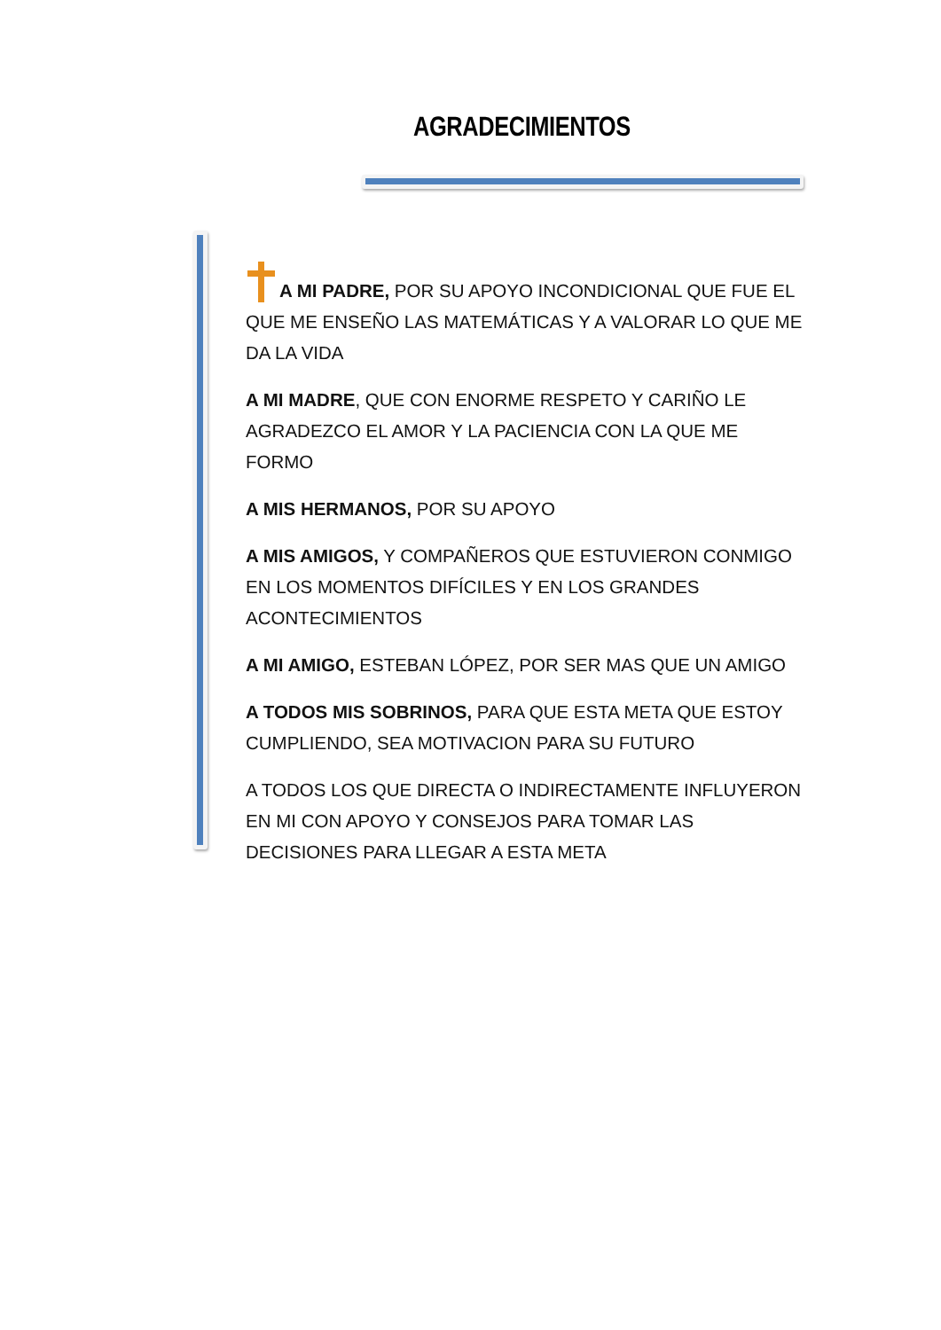AGRADECIMIENTOS
A MI PADRE, POR SU APOYO INCONDICIONAL QUE FUE EL QUE ME ENSEÑO LAS MATEMÁTICAS Y A VALORAR LO QUE ME DA LA VIDA
A MI MADRE, QUE CON ENORME RESPETO Y CARIÑO LE AGRADEZCO EL AMOR Y LA PACIENCIA CON LA QUE ME FORMO
A MIS HERMANOS, POR SU APOYO
A MIS AMIGOS, Y COMPAÑEROS QUE ESTUVIERON CONMIGO EN LOS MOMENTOS DIFÍCILES Y EN LOS GRANDES ACONTECIMIENTOS
A MI AMIGO, ESTEBAN LÓPEZ, POR SER MAS QUE UN AMIGO
A TODOS MIS SOBRINOS, PARA QUE ESTA META QUE ESTOY CUMPLIENDO, SEA MOTIVACION PARA SU FUTURO
A TODOS LOS QUE DIRECTA O INDIRECTAMENTE INFLUYERON EN MI CON APOYO Y CONSEJOS PARA TOMAR LAS DECISIONES PARA LLEGAR A ESTA META